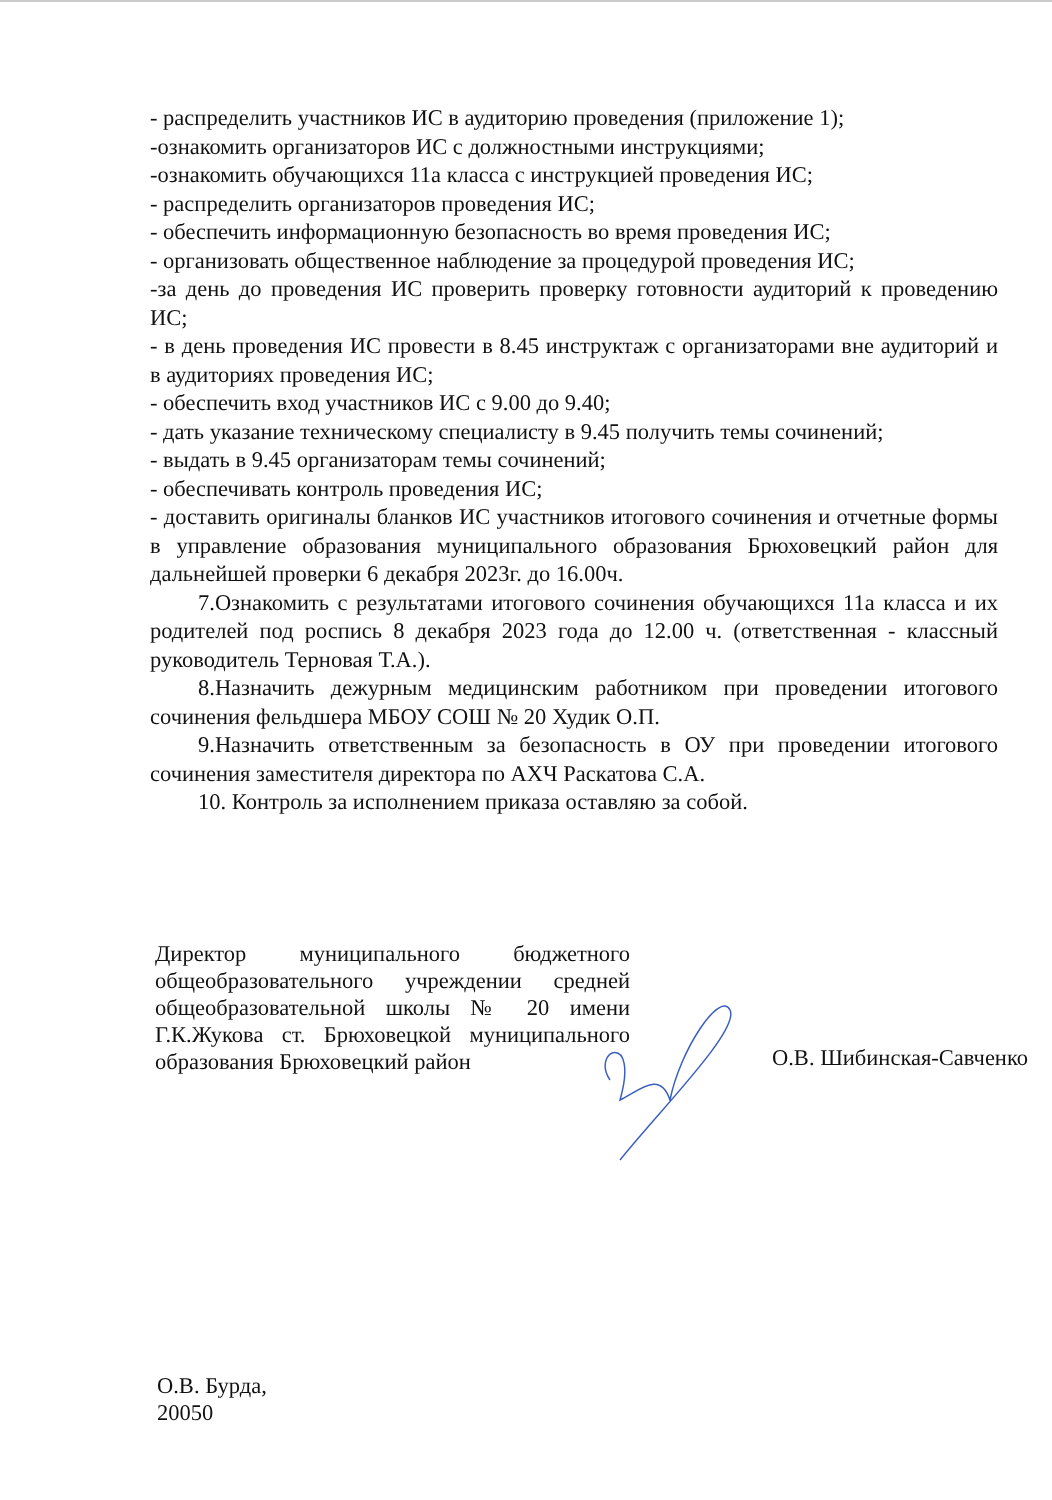- распределить участников ИС в аудиторию проведения (приложение 1);
-ознакомить организаторов ИС с должностными инструкциями;
-ознакомить обучающихся 11а класса с инструкцией проведения ИС;
- распределить организаторов проведения ИС;
- обеспечить информационную безопасность во время проведения ИС;
- организовать общественное наблюдение за процедурой проведения ИС;
-за день до проведения ИС проверить проверку готовности аудиторий к проведению ИС;
- в день проведения ИС провести в 8.45 инструктаж с организаторами вне аудиторий и в аудиториях проведения ИС;
- обеспечить вход участников ИС с 9.00 до 9.40;
- дать указание техническому специалисту в 9.45 получить темы сочинений;
- выдать в 9.45 организаторам темы сочинений;
- обеспечивать контроль проведения ИС;
- доставить оригиналы бланков ИС участников итогового сочинения и отчетные формы в управление образования муниципального образования Брюховецкий район для дальнейшей проверки 6 декабря 2023г. до 16.00ч.
7.Ознакомить с результатами итогового сочинения обучающихся 11а класса и их родителей под роспись 8 декабря 2023 года до 12.00 ч. (ответственная - классный руководитель Терновая Т.А.).
8.Назначить дежурным медицинским работником при проведении итогового сочинения фельдшера МБОУ СОШ № 20 Худик О.П.
9.Назначить ответственным за безопасность в ОУ при проведении итогового сочинения заместителя директора по АХЧ Раскатова С.А.
10. Контроль за исполнением приказа оставляю за собой.
Директор муниципального бюджетного общеобразовательного учреждении средней общеобразовательной школы № 20 имени Г.К.Жукова ст. Брюховецкой муниципального образования Брюховецкий район
О.В. Шибинская-Савченко
О.В. Бурда,
20050